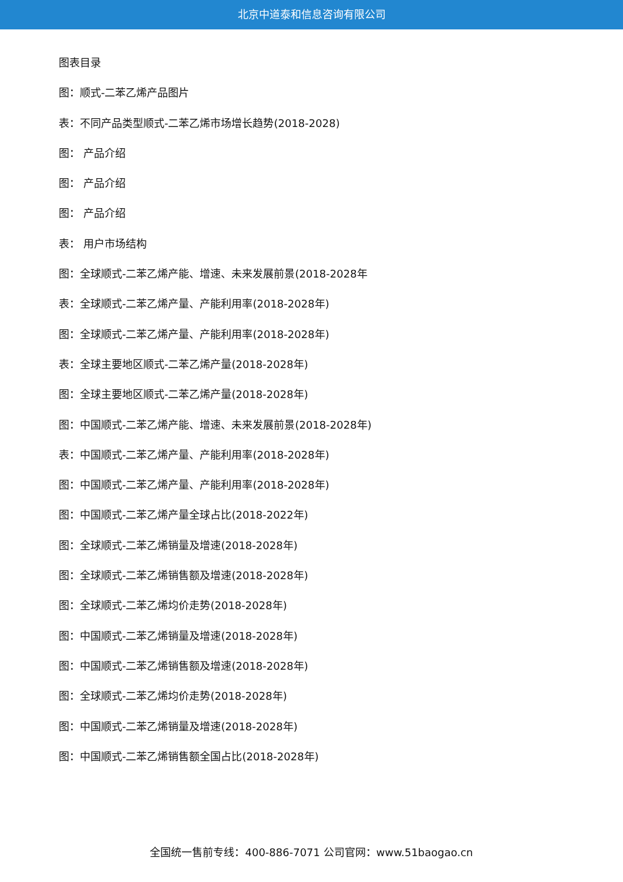北京中道泰和信息咨询有限公司
图表目录
图：顺式-二苯乙烯产品图片
表：不同产品类型顺式-二苯乙烯市场增长趋势(2018-2028)
图： 产品介绍
图： 产品介绍
图： 产品介绍
表： 用户市场结构
图：全球顺式-二苯乙烯产能、增速、未来发展前景(2018-2028年
表：全球顺式-二苯乙烯产量、产能利用率(2018-2028年)
图：全球顺式-二苯乙烯产量、产能利用率(2018-2028年)
表：全球主要地区顺式-二苯乙烯产量(2018-2028年)
图：全球主要地区顺式-二苯乙烯产量(2018-2028年)
图：中国顺式-二苯乙烯产能、增速、未来发展前景(2018-2028年)
表：中国顺式-二苯乙烯产量、产能利用率(2018-2028年)
图：中国顺式-二苯乙烯产量、产能利用率(2018-2028年)
图：中国顺式-二苯乙烯产量全球占比(2018-2022年)
图：全球顺式-二苯乙烯销量及增速(2018-2028年)
图：全球顺式-二苯乙烯销售额及增速(2018-2028年)
图：全球顺式-二苯乙烯均价走势(2018-2028年)
图：中国顺式-二苯乙烯销量及增速(2018-2028年)
图：中国顺式-二苯乙烯销售额及增速(2018-2028年)
图：全球顺式-二苯乙烯均价走势(2018-2028年)
图：中国顺式-二苯乙烯销量及增速(2018-2028年)
图：中国顺式-二苯乙烯销售额全国占比(2018-2028年)
全国统一售前专线：400-886-7071 公司官网：www.51baogao.cn